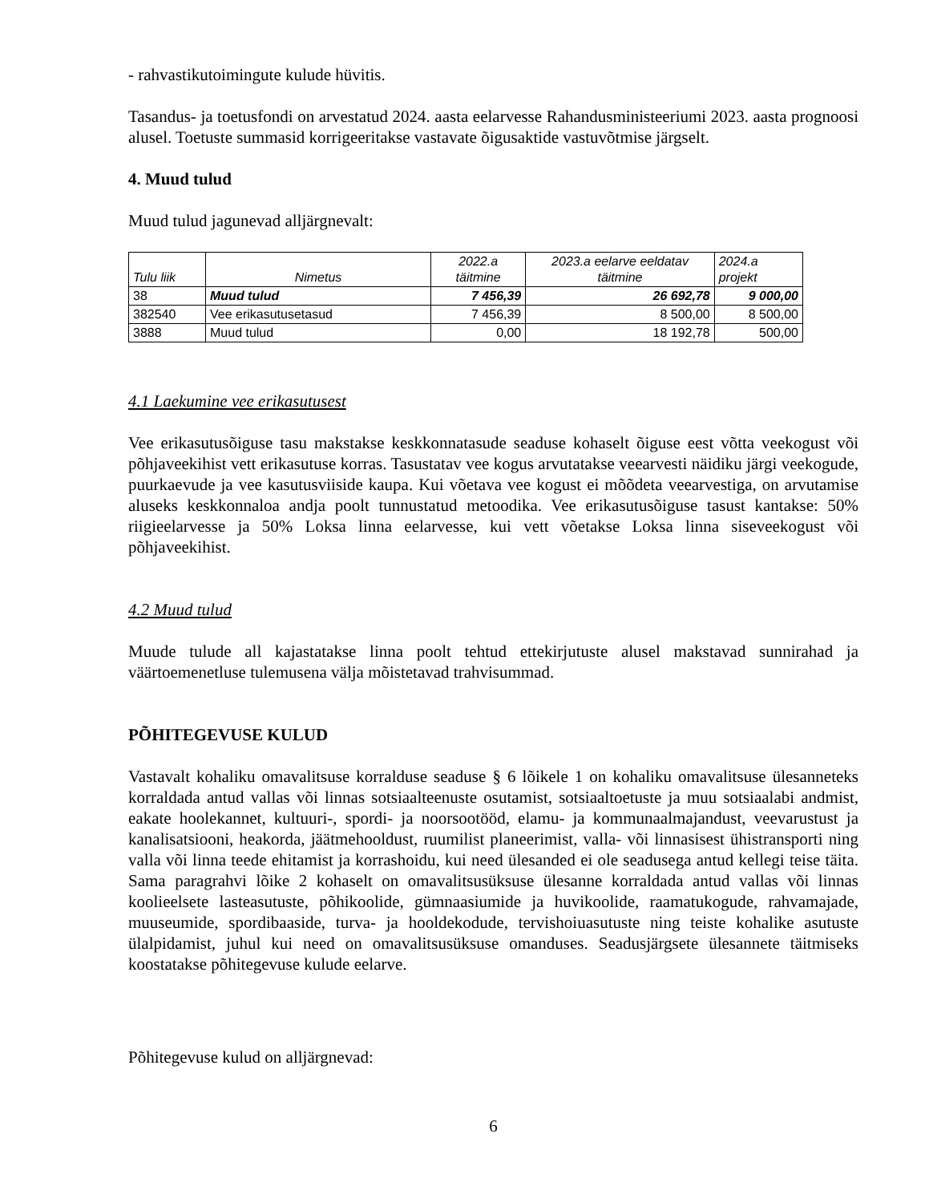- rahvastikutoimingute kulude hüvitis.
Tasandus- ja toetusfondi on arvestatud 2024. aasta eelarvesse Rahandusministeeriumi 2023. aasta prognoosi alusel. Toetuste summasid korrigeeritakse vastavate õigusaktide vastuvõtmise järgselt.
4. Muud tulud
Muud tulud jagunevad alljärgnevalt:
| Tulu liik | Nimetus | 2022.a täitmine | 2023.a eelarve eeldatav täitmine | 2024.a projekt |
| --- | --- | --- | --- | --- |
| 38 | Muud tulud | 7 456,39 | 26 692,78 | 9 000,00 |
| 382540 | Vee erikasutusetasud | 7 456,39 | 8 500,00 | 8 500,00 |
| 3888 | Muud tulud | 0,00 | 18 192,78 | 500,00 |
4.1 Laekumine vee erikasutusest
Vee erikasutusõiguse tasu makstakse keskkonnatasude seaduse kohaselt õiguse eest võtta veekogust või põhjaveekihist vett erikasutuse korras. Tasustatav vee kogus arvutatakse veearvesti näidiku järgi veekogude, puurkaevude ja vee kasutusviiside kaupa. Kui võetava vee kogust ei mõõdeta veearvestiga, on arvutamise aluseks keskkonnaloa andja poolt tunnustatud metoodika. Vee erikasutusõiguse tasust kantakse: 50% riigieelarvesse ja 50% Loksa linna eelarvesse, kui vett võetakse Loksa linna siseveekogust või põhjaveekihist.
4.2 Muud tulud
Muude tulude all kajastatakse linna poolt tehtud ettekirjutuste alusel makstavad sunnirahad ja väärtoemenetluse tulemusena välja mõistetavad trahvisummad.
PÕHITEGEVUSE KULUD
Vastavalt kohaliku omavalitsuse korralduse seaduse § 6 lõikele 1 on kohaliku omavalitsuse ülesanneteks korraldada antud vallas või linnas sotsiaalteenuste osutamist, sotsiaaltoetuste ja muu sotsiaalabi andmist, eakate hoolekannet, kultuuri-, spordi- ja noorsootööd, elamu- ja kommunaalmajandust, veevarustust ja kanalisatsiooni, heakorda, jäätmehooldust, ruumilist planeerimist, valla- või linnasisest ühistransporti ning valla või linna teede ehitamist ja korrashoidu, kui need ülesanded ei ole seadusega antud kellegi teise täita. Sama paragrahvi lõike 2 kohaselt on omavalitsusüksuse ülesanne korraldada antud vallas või linnas koolieelsete lasteasutuste, põhikoolide, gümnaasiumide ja huvikoolide, raamatukogude, rahvamajade, muuseumide, spordibaaside, turva- ja hooldekodude, tervishoiuasutuste ning teiste kohalike asutuste ülalpidamist, juhul kui need on omavalitsusüksuse omanduses. Seadusjärgsete ülesannete täitmiseks koostatakse põhitegevuse kulude eelarve.
Põhitegevuse kulud on alljärgnevad:
6